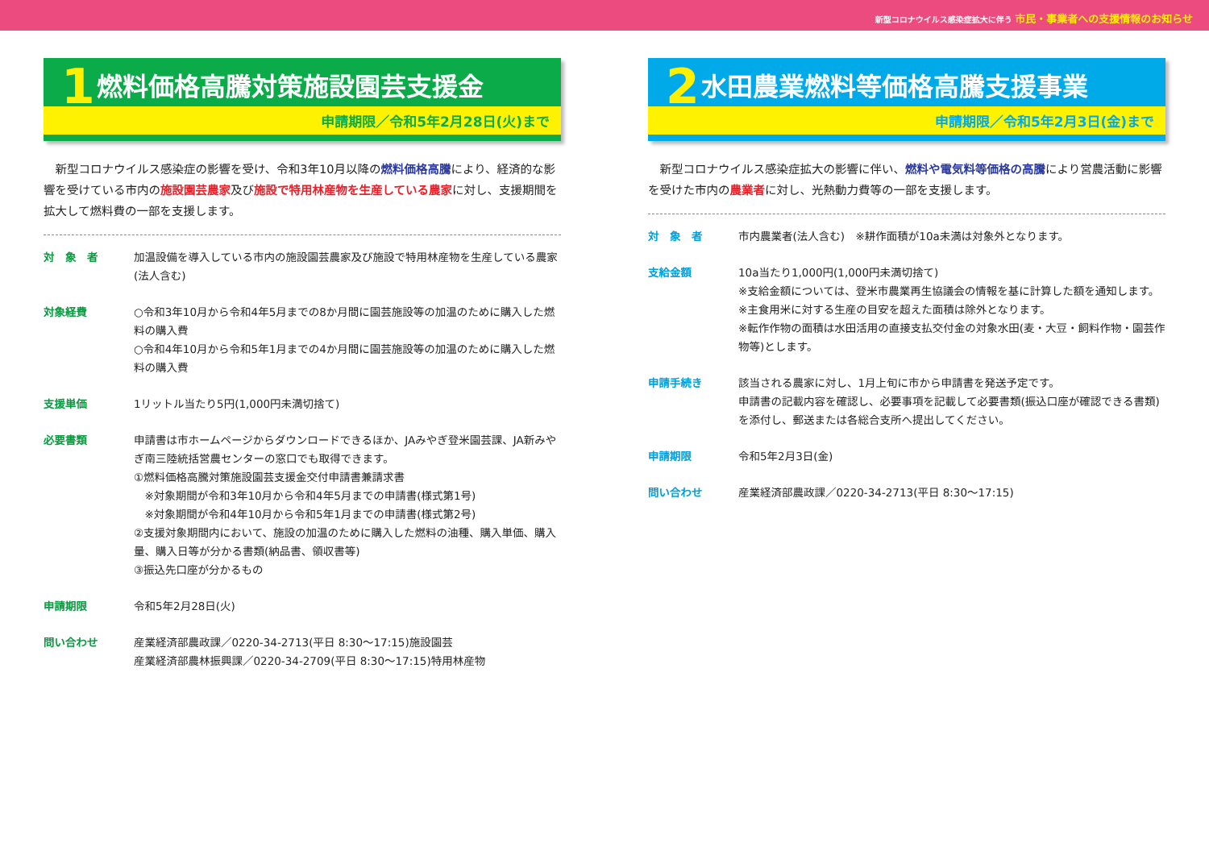新型コロナウイルス感染症拡大に伴う 市民・事業者への支援情報のお知らせ
1 燃料価格高騰対策施設園芸支援金
申請期限／令和5年2月28日(火)まで
新型コロナウイルス感染症の影響を受け、令和3年10月以降の燃料価格高騰により、経済的な影響を受けている市内の施設園芸農家及び施設で特用林産物を生産している農家に対し、支援期間を拡大して燃料費の一部を支援します。
対　象　者 加温設備を導入している市内の施設園芸農家及び施設で特用林産物を生産している農家(法人含む)
対象経費 ○令和3年10月から令和4年5月までの8か月間に園芸施設等の加温のために購入した燃料の購入費
○令和4年10月から令和5年1月までの4か月間に園芸施設等の加温のために購入した燃料の購入費
支援単価 1リットル当たり5円(1,000円未満切捨て)
必要書類 申請書は市ホームページからダウンロードできるほか、JAみやぎ登米園芸課、JA新みやぎ南三陸統括営農センターの窓口でも取得できます。
①燃料価格高騰対策施設園芸支援金交付申請書兼請求書
　※対象期間が令和3年10月から令和4年5月までの申請書(様式第1号)
　※対象期間が令和4年10月から令和5年1月までの申請書(様式第2号)
②支援対象期間内において、施設の加温のために購入した燃料の油種、購入単価、購入量、購入日等が分かる書類(納品書、領収書等)
③振込先口座が分かるもの
申請期限 令和5年2月28日(火)
問い合わせ 産業経済部農政課／0220-34-2713(平日 8:30～17:15)施設園芸
産業経済部農林振興課／0220-34-2709(平日 8:30～17:15)特用林産物
2 水田農業燃料等価格高騰支援事業
申請期限／令和5年2月3日(金)まで
新型コロナウイルス感染症拡大の影響に伴い、燃料や電気料等価格の高騰により営農活動に影響を受けた市内の農業者に対し、光熱動力費等の一部を支援します。
対　象　者 市内農業者(法人含む)　※耕作面積が10a未満は対象外となります。
支給金額 10a当たり1,000円(1,000円未満切捨て)
※支給金額については、登米市農業再生協議会の情報を基に計算した額を通知します。
※主食用米に対する生産の目安を超えた面積は除外となります。
※転作作物の面積は水田活用の直接支払交付金の対象水田(麦・大豆・飼料作物・園芸作物等)とします。
申請手続き 該当される農家に対し、1月上旬に市から申請書を発送予定です。
申請書の記載内容を確認し、必要事項を記載して必要書類(振込口座が確認できる書類)を添付し、郵送または各総合支所へ提出してください。
申請期限 令和5年2月3日(金)
問い合わせ 産業経済部農政課／0220-34-2713(平日 8:30～17:15)